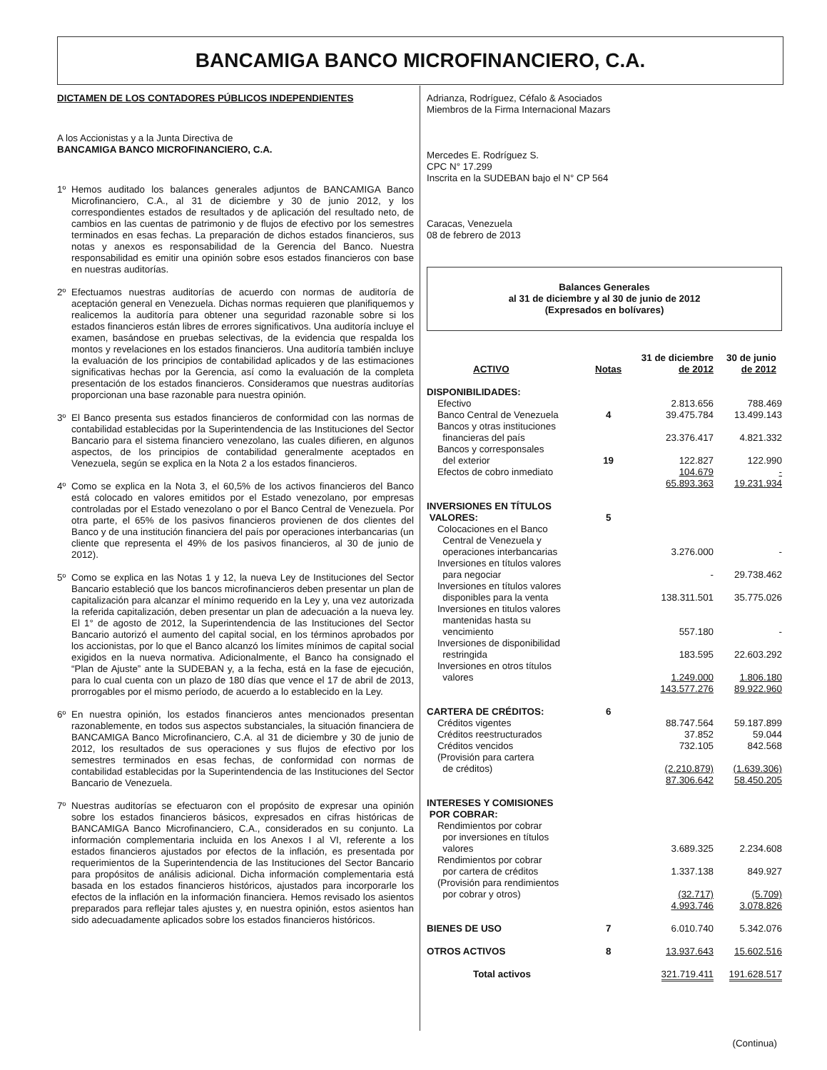BANCAMIGA BANCO MICROFINANCIERO, C.A.
DICTAMEN DE LOS CONTADORES PÚBLICOS INDEPENDIENTES
A los Accionistas y a la Junta Directiva de
BANCAMIGA BANCO MICROFINANCIERO, C.A.
1º Hemos auditado los balances generales adjuntos de BANCAMIGA Banco Microfinanciero, C.A., al 31 de diciembre y 30 de junio 2012, y los correspondientes estados de resultados y de aplicación del resultado neto, de cambios en las cuentas de patrimonio y de flujos de efectivo por los semestres terminados en esas fechas. La preparación de dichos estados financieros, sus notas y anexos es responsabilidad de la Gerencia del Banco. Nuestra responsabilidad es emitir una opinión sobre esos estados financieros con base en nuestras auditorías.
2º Efectuamos nuestras auditorías de acuerdo con normas de auditoría de aceptación general en Venezuela. Dichas normas requieren que planifiquemos y realicemos la auditoría para obtener una seguridad razonable sobre si los estados financieros están libres de errores significativos. Una auditoría incluye el examen, basándose en pruebas selectivas, de la evidencia que respalda los montos y revelaciones en los estados financieros. Una auditoría también incluye la evaluación de los principios de contabilidad aplicados y de las estimaciones significativas hechas por la Gerencia, así como la evaluación de la completa presentación de los estados financieros. Consideramos que nuestras auditorías proporcionan una base razonable para nuestra opinión.
3º El Banco presenta sus estados financieros de conformidad con las normas de contabilidad establecidas por la Superintendencia de las Instituciones del Sector Bancario para el sistema financiero venezolano, las cuales difieren, en algunos aspectos, de los principios de contabilidad generalmente aceptados en Venezuela, según se explica en la Nota 2 a los estados financieros.
4º Como se explica en la Nota 3, el 60,5% de los activos financieros del Banco está colocado en valores emitidos por el Estado venezolano, por empresas controladas por el Estado venezolano o por el Banco Central de Venezuela. Por otra parte, el 65% de los pasivos financieros provienen de dos clientes del Banco y de una institución financiera del país por operaciones interbancarias (un cliente que representa el 49% de los pasivos financieros, al 30 de junio de 2012).
5º Como se explica en las Notas 1 y 12, la nueva Ley de Instituciones del Sector Bancario estableció que los bancos microfinancieros deben presentar un plan de capitalización para alcanzar el mínimo requerido en la Ley y, una vez autorizada la referida capitalización, deben presentar un plan de adecuación a la nueva ley. El 1° de agosto de 2012, la Superintendencia de las Instituciones del Sector Bancario autorizó el aumento del capital social, en los términos aprobados por los accionistas, por lo que el Banco alcanzó los límites mínimos de capital social exigidos en la nueva normativa. Adicionalmente, el Banco ha consignado el “Plan de Ajuste” ante la SUDEBAN y, a la fecha, está en la fase de ejecución, para lo cual cuenta con un plazo de 180 días que vence el 17 de abril de 2013, prorrogables por el mismo período, de acuerdo a lo establecido en la Ley.
6º En nuestra opinión, los estados financieros antes mencionados presentan razonablemente, en todos sus aspectos substanciales, la situación financiera de BANCAMIGA Banco Microfinanciero, C.A. al 31 de diciembre y 30 de junio de 2012, los resultados de sus operaciones y sus flujos de efectivo por los semestres terminados en esas fechas, de conformidad con normas de contabilidad establecidas por la Superintendencia de las Instituciones del Sector Bancario de Venezuela.
7º Nuestras auditorías se efectuaron con el propósito de expresar una opinión sobre los estados financieros básicos, expresados en cifras históricas de BANCAMIGA Banco Microfinanciero, C.A., considerados en su conjunto. La información complementaria incluida en los Anexos I al VI, referente a los estados financieros ajustados por efectos de la inflación, es presentada por requerimientos de la Superintendencia de las Instituciones del Sector Bancario para propósitos de análisis adicional. Dicha información complementaria está basada en los estados financieros históricos, ajustados para incorporarle los efectos de la inflación en la información financiera. Hemos revisado los asientos preparados para reflejar tales ajustes y, en nuestra opinión, estos asientos han sido adecuadamente aplicados sobre los estados financieros históricos.
Adrianza, Rodríguez, Céfalo & Asociados
Miembros de la Firma Internacional Mazars
Mercedes E. Rodríguez S.
CPC N° 17.299
Inscrita en la SUDEBAN bajo el N° CP 564
Caracas, Venezuela
08 de febrero de 2013
Balances Generales
al 31 de diciembre y al 30 de junio de 2012
(Expresados en bolívares)
| ACTIVO | Notas | 31 de diciembre de 2012 | 30 de junio de 2012 |
| --- | --- | --- | --- |
| DISPONIBILIDADES: | | | |
| Efectivo | | 2.813.656 | 788.469 |
| Banco Central de Venezuela | 4 | 39.475.784 | 13.499.143 |
| Bancos y otras instituciones financieras del país | | 23.376.417 | 4.821.332 |
| Bancos y corresponsales del exterior | 19 | 122.827 | 122.990 |
| Efectos de cobro inmediato | | 104.679 | - |
| | | 65.893.363 | 19.231.934 |
| INVERSIONES EN TÍTULOS VALORES: | 5 | | |
| Colocaciones en el Banco Central de Venezuela y operaciones interbancarias | | 3.276.000 | - |
| Inversiones en títulos valores para negociar | | - | 29.738.462 |
| Inversiones en títulos valores disponibles para la venta | | 138.311.501 | 35.775.026 |
| Inversiones en titulos valores mantenidas hasta su vencimiento | | 557.180 | - |
| Inversiones de disponibilidad restringida | | 183.595 | 22.603.292 |
| Inversiones en otros títulos valores | | 1.249.000 | 1.806.180 |
| | | 143.577.276 | 89.922.960 |
| CARTERA DE CRÉDITOS: | 6 | | |
| Créditos vigentes | | 88.747.564 | 59.187.899 |
| Créditos reestructurados | | 37.852 | 59.044 |
| Créditos vencidos | | 732.105 | 842.568 |
| (Provisión para cartera de créditos) | | (2.210.879) | (1.639.306) |
| | | 87.306.642 | 58.450.205 |
| INTERESES Y COMISIONES POR COBRAR: | | | |
| Rendimientos por cobrar por inversiones en títulos valores | | 3.689.325 | 2.234.608 |
| Rendimientos por cobrar por cartera de créditos | | 1.337.138 | 849.927 |
| (Provisión para rendimientos por cobrar y otros) | | (32.717) | (5.709) |
| | | 4.993.746 | 3.078.826 |
| BIENES DE USO | 7 | 6.010.740 | 5.342.076 |
| OTROS ACTIVOS | 8 | 13.937.643 | 15.602.516 |
| Total activos | | 321.719.411 | 191.628.517 |
(Continua)